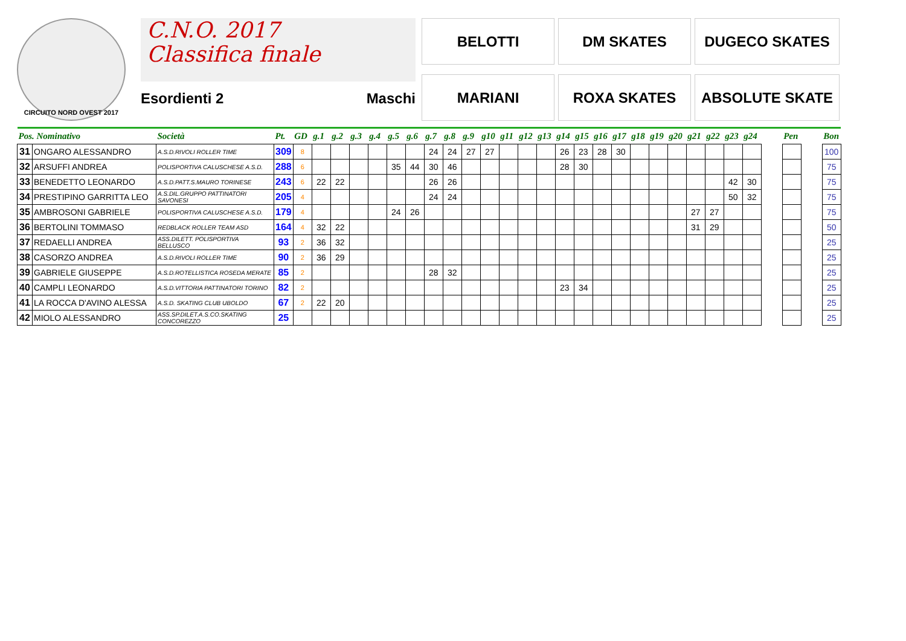CIRCUITO NORD OVEST 2017
C.N.O. 2017
Classifica finale
Esordienti 2 Maschi
BELOTTI
DM SKATES
DUGECO SKATES
MARIANI
ROXA SKATES
ABSOLUTE SKATE
| Pos. Nominativo | | Società | Pt. | GD | g.1 | g.2 | g.3 | g.4 | g.5 | g.6 | g.7 | g.8 | g.9 | g10 | g11 | g12 | g13 | g14 | g15 | g16 | g17 | g18 | g19 | g20 | g21 | g22 | g23 | g24 | | Pen | | Bon |
| --- | --- | --- | --- | --- | --- | --- | --- | --- | --- | --- | --- | --- | --- | --- | --- | --- | --- | --- | --- | --- | --- | --- | --- | --- | --- | --- | --- | --- | --- | --- | --- | --- |
| 31 | ONGARO ALESSANDRO | A.S.D.RIVOLI ROLLER TIME | 309 | 8 | | | | | | | 24 | 24 | 27 | 27 | | | | 26 | 23 | 28 | 30 | | | | | | | | | | | 100 |
| 32 | ARSUFFI ANDREA | POLISPORTIVA CALUSCHESE A.S.D. | 288 | 6 | | | | | 35 | 44 | 30 | 46 | | | | | | 28 | 30 | | | | | | | | | | | | | 75 |
| 33 | BENEDETTO LEONARDO | A.S.D.PATT.S.MAURO TORINESE | 243 | 6 | 22 | 22 | | | | | 26 | 26 | | | | | | | | | | | | | | | 42 | 30 | | | | 75 |
| 34 | PRESTIPINO GARRITTA LEO | A.S.DIL.GRUPPO PATTINATORI SAVONESI | 205 | 4 | | | | | | | 24 | 24 | | | | | | | | | | | | | | | 50 | 32 | | | | 75 |
| 35 | AMBROSONI GABRIELE | POLISPORTIVA CALUSCHESE A.S.D. | 179 | 4 | | | | | 24 | 26 | | | | | | | | | | | | | | | 27 | 27 | | | | | | 75 |
| 36 | BERTOLINI TOMMASO | REDBLACK ROLLER TEAM ASD | 164 | 4 | 32 | 22 | | | | | | | | | | | | | | | | | | | 31 | 29 | | | | | | 50 |
| 37 | REDAELLI ANDREA | ASS.DILETT. POLISPORTIVA BELLUSCO | 93 | 2 | 36 | 32 | | | | | | | | | | | | | | | | | | | | | | | | | | 25 |
| 38 | CASORZO ANDREA | A.S.D.RIVOLI ROLLER TIME | 90 | 2 | 36 | 29 | | | | | | | | | | | | | | | | | | | | | | | | | | 25 |
| 39 | GABRIELE GIUSEPPE | A.S.D.ROTELLISTICA ROSEDA MERATE | 85 | 2 | | | | | | | 28 | 32 | | | | | | | | | | | | | | | | | | | | 25 |
| 40 | CAMPLI LEONARDO | A.S.D.VITTORIA PATTINATORI TORINO | 82 | 2 | | | | | | | | | | | | | | 23 | 34 | | | | | | | | | | | | | 25 |
| 41 | LA ROCCA D'AVINO ALESSA | A.S.D. SKATING CLUB UBOLDO | 67 | 2 | 22 | 20 | | | | | | | | | | | | | | | | | | | | | | | | | | 25 |
| 42 | MIOLO ALESSANDRO | ASS.SP.DILET.A.S.CO.SKATING CONCOREZZO | 25 | | | | | | | | | | | | | | | | | | | | | | | | | | | | | 25 |